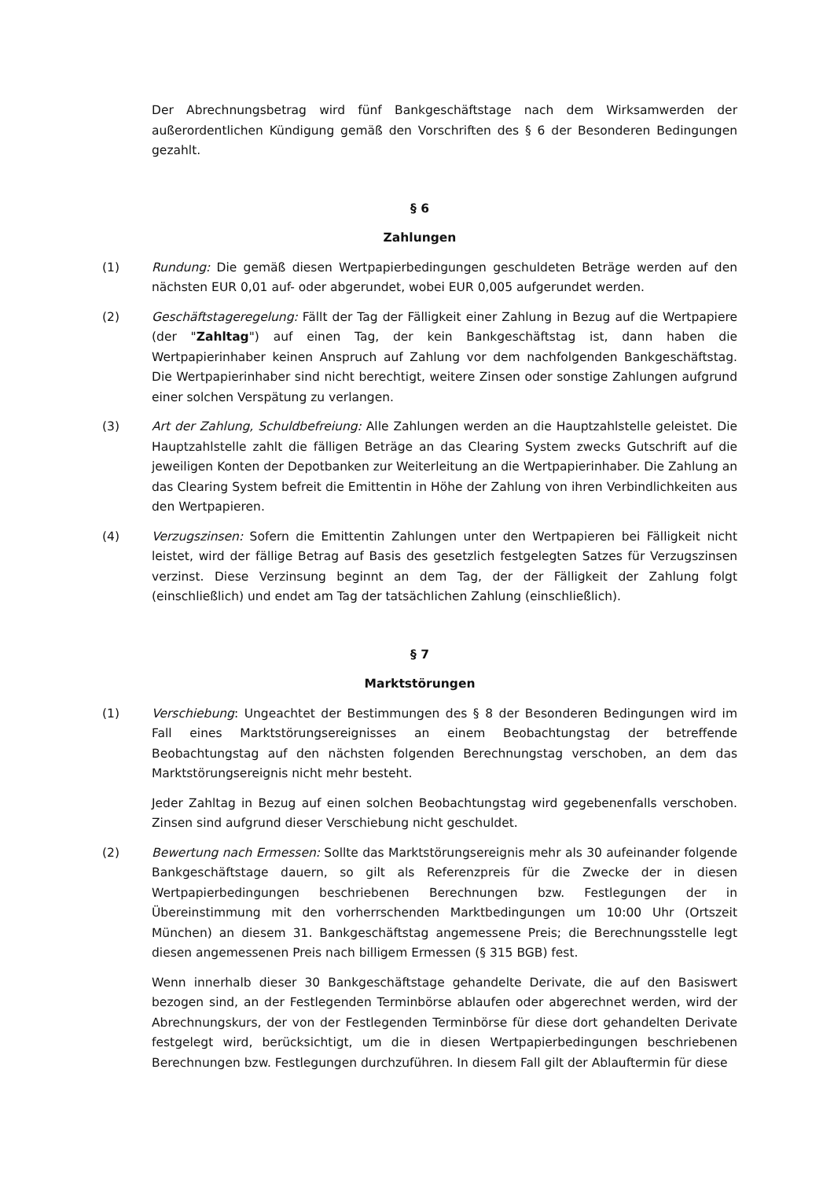Der Abrechnungsbetrag wird fünf Bankgeschäftstage nach dem Wirksamwerden der außerordentlichen Kündigung gemäß den Vorschriften des § 6 der Besonderen Bedingungen gezahlt.
§ 6
Zahlungen
(1) Rundung: Die gemäß diesen Wertpapierbedingungen geschuldeten Beträge werden auf den nächsten EUR 0,01 auf- oder abgerundet, wobei EUR 0,005 aufgerundet werden.
(2) Geschäftstageregelung: Fällt der Tag der Fälligkeit einer Zahlung in Bezug auf die Wertpapiere (der "Zahltag") auf einen Tag, der kein Bankgeschäftstag ist, dann haben die Wertpapierinhaber keinen Anspruch auf Zahlung vor dem nachfolgenden Bankgeschäftstag. Die Wertpapierinhaber sind nicht berechtigt, weitere Zinsen oder sonstige Zahlungen aufgrund einer solchen Verspätung zu verlangen.
(3) Art der Zahlung, Schuldbefreiung: Alle Zahlungen werden an die Hauptzahlstelle geleistet. Die Hauptzahlstelle zahlt die fälligen Beträge an das Clearing System zwecks Gutschrift auf die jeweiligen Konten der Depotbanken zur Weiterleitung an die Wertpapierinhaber. Die Zahlung an das Clearing System befreit die Emittentin in Höhe der Zahlung von ihren Verbindlichkeiten aus den Wertpapieren.
(4) Verzugszinsen: Sofern die Emittentin Zahlungen unter den Wertpapieren bei Fälligkeit nicht leistet, wird der fällige Betrag auf Basis des gesetzlich festgelegten Satzes für Verzugszinsen verzinst. Diese Verzinsung beginnt an dem Tag, der der Fälligkeit der Zahlung folgt (einschließlich) und endet am Tag der tatsächlichen Zahlung (einschließlich).
§ 7
Marktstörungen
(1) Verschiebung: Ungeachtet der Bestimmungen des § 8 der Besonderen Bedingungen wird im Fall eines Marktstörungsereignisses an einem Beobachtungstag der betreffende Beobachtungstag auf den nächsten folgenden Berechnungstag verschoben, an dem das Marktstörungsereignis nicht mehr besteht.
Jeder Zahltag in Bezug auf einen solchen Beobachtungstag wird gegebenenfalls verschoben. Zinsen sind aufgrund dieser Verschiebung nicht geschuldet.
(2) Bewertung nach Ermessen: Sollte das Marktstörungsereignis mehr als 30 aufeinander folgende Bankgeschäftstage dauern, so gilt als Referenzpreis für die Zwecke der in diesen Wertpapierbedingungen beschriebenen Berechnungen bzw. Festlegungen der in Übereinstimmung mit den vorherrschenden Marktbedingungen um 10:00 Uhr (Ortszeit München) an diesem 31. Bankgeschäftstag angemessene Preis; die Berechnungsstelle legt diesen angemessenen Preis nach billigem Ermessen (§ 315 BGB) fest.
Wenn innerhalb dieser 30 Bankgeschäftstage gehandelte Derivate, die auf den Basiswert bezogen sind, an der Festlegenden Terminbörse ablaufen oder abgerechnet werden, wird der Abrechnungskurs, der von der Festlegenden Terminbörse für diese dort gehandelten Derivate festgelegt wird, berücksichtigt, um die in diesen Wertpapierbedingungen beschriebenen Berechnungen bzw. Festlegungen durchzuführen. In diesem Fall gilt der Ablauftermin für diese